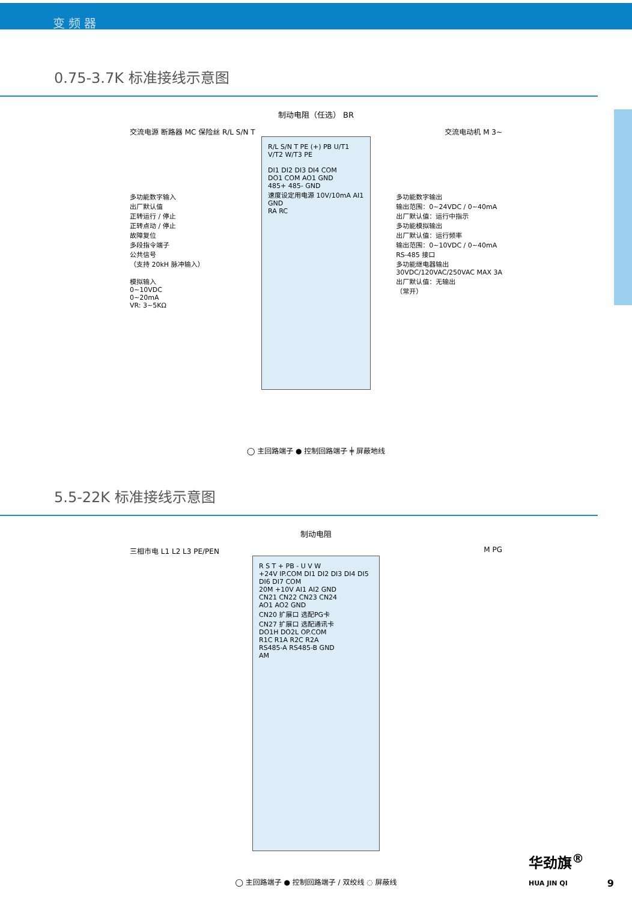变频器
0.75-3.7K 标准接线示意图
制动电阻（任选） BR
交流电源 断路器 MC 保险丝 R/L S/N T 交流电动机 M 3~
R/L S/N T PE (+) PB U/T1 V/T2 W/T3 PE
DI1 DI2 DI3 DI4 COM
DO1 COM AO1 GND
485+ 485- GND
速度设定用电源 10V/10mA AI1 GND
RA RC
多功能数字输入
出厂默认值
正转运行 / 停止
正转点动 / 停止
故障复位
多段指令端子
公共信号
（支持 20kH 脉冲输入）
模拟输入
0~10VDC
0~20mA
VR: 3~5KΩ 多功能数字输出
输出范围：0~24VDC / 0~40mA
出厂默认值：运行中指示
多功能模拟输出
出厂默认值：运行频率
输出范围：0~10VDC / 0~40mA
RS-485 接口
多功能继电器输出
30VDC/120VAC/250VAC MAX 3A
出厂默认值：无输出
（常开）
◯ 主回路端子 ● 控制回路端子 ╪ 屏蔽地线
5.5-22K 标准接线示意图
制动电阻
三相市电 L1 L2 L3 PE/PEN M PG
R S T + PB - U V W
+24V IP.COM DI1 DI2 DI3 DI4 DI5 DI6 DI7 COM
20M +10V AI1 AI2 GND
CN21 CN22 CN23 CN24
AO1 AO2 GND
CN20 扩展口 选配PG卡
CN27 扩展口 选配通讯卡
DO1H DO2L OP.COM
R1C R1A R2C R2A
RS485-A RS485-B GND
AM
◯ 主回路端子 ● 控制回路端子 ∕ 双绞线 ◌ 屏蔽线
华劲旗<sup>®</sup>
HUA JIN QI
9